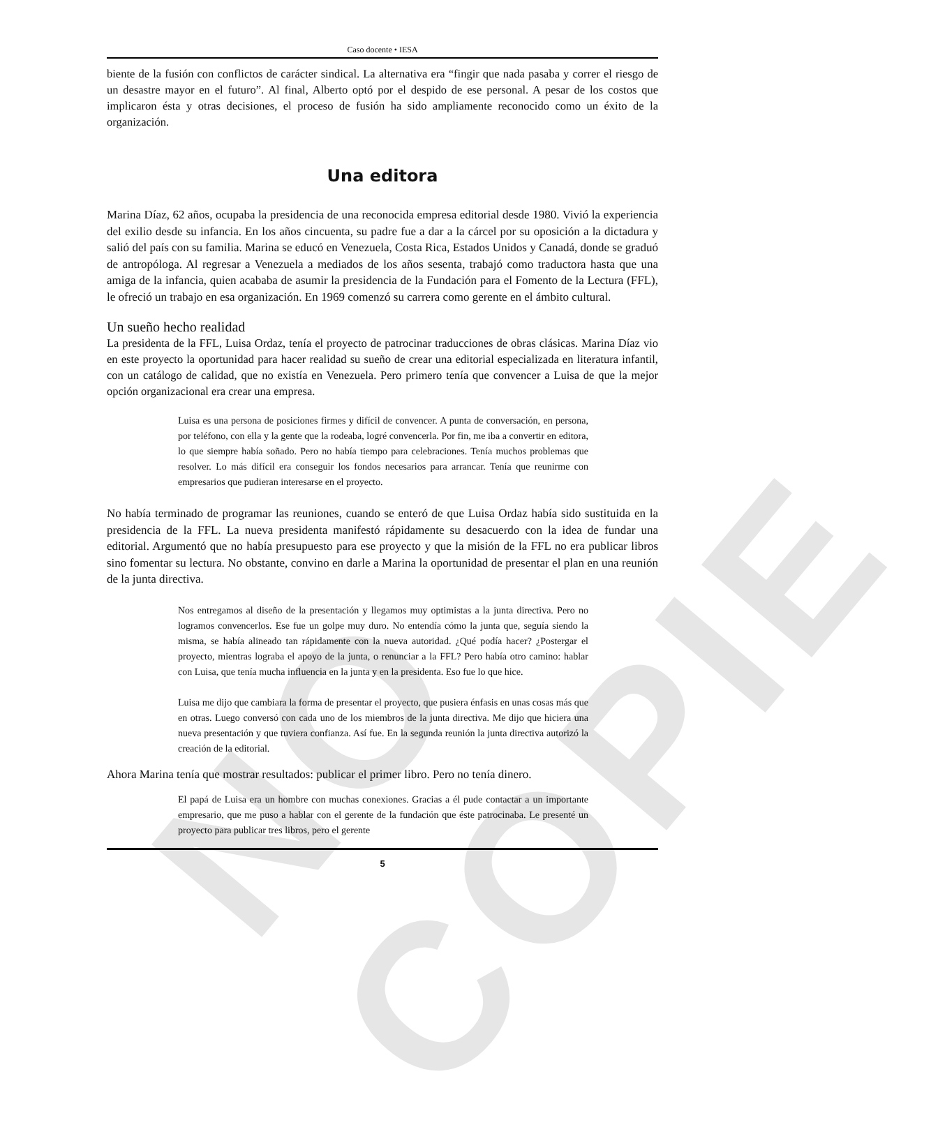NO COPIE
Caso docente • IESA
biente de la fusión con conflictos de carácter sindical. La alternativa era “fingir que nada pasaba y correr el riesgo de un desastre mayor en el futuro”. Al final, Alberto optó por el despido de ese personal. A pesar de los costos que implicaron ésta y otras decisiones, el proceso de fusión ha sido ampliamente reconocido como un éxito de la organización.
Una editora
Marina Díaz, 62 años, ocupaba la presidencia de una reconocida empresa editorial desde 1980. Vivió la experiencia del exilio desde su infancia. En los años cincuenta, su padre fue a dar a la cárcel por su oposición a la dictadura y salió del país con su familia. Marina se educó en Venezuela, Costa Rica, Estados Unidos y Canadá, donde se graduó de antropóloga. Al regresar a Venezuela a mediados de los años sesenta, trabajó como traductora hasta que una amiga de la infancia, quien acababa de asumir la presidencia de la Fundación para el Fomento de la Lectura (FFL), le ofreció un trabajo en esa organización. En 1969 comenzó su carrera como gerente en el ámbito cultural.
Un sueño hecho realidad
La presidenta de la FFL, Luisa Ordaz, tenía el proyecto de patrocinar traducciones de obras clásicas. Marina Díaz vio en este proyecto la oportunidad para hacer realidad su sueño de crear una editorial especializada en literatura infantil, con un catálogo de calidad, que no existía en Venezuela. Pero primero tenía que convencer a Luisa de que la mejor opción organizacional era crear una empresa.
Luisa es una persona de posiciones firmes y difícil de convencer. A punta de conversación, en persona, por teléfono, con ella y la gente que la rodeaba, logré convencerla. Por fin, me iba a convertir en editora, lo que siempre había soñado. Pero no había tiempo para celebraciones. Tenía muchos problemas que resolver. Lo más difícil era conseguir los fondos necesarios para arrancar. Tenía que reunirme con empresarios que pudieran interesarse en el proyecto.
No había terminado de programar las reuniones, cuando se enteró de que Luisa Ordaz había sido sustituida en la presidencia de la FFL. La nueva presidenta manifestó rápidamente su desacuerdo con la idea de fundar una editorial. Argumentó que no había presupuesto para ese proyecto y que la misión de la FFL no era publicar libros sino fomentar su lectura. No obstante, convino en darle a Marina la oportunidad de presentar el plan en una reunión de la junta directiva.
Nos entregamos al diseño de la presentación y llegamos muy optimistas a la junta directiva. Pero no logramos convencerlos. Ese fue un golpe muy duro. No entendía cómo la junta que, seguía siendo la misma, se había alineado tan rápidamente con la nueva autoridad. ¿Qué podía hacer? ¿Postergar el proyecto, mientras lograba el apoyo de la junta, o renunciar a la FFL? Pero había otro camino: hablar con Luisa, que tenía mucha influencia en la junta y en la presidenta. Eso fue lo que hice.
Luisa me dijo que cambiara la forma de presentar el proyecto, que pusiera énfasis en unas cosas más que en otras. Luego conversó con cada uno de los miembros de la junta directiva. Me dijo que hiciera una nueva presentación y que tuviera confianza. Así fue. En la segunda reunión la junta directiva autorizó la creación de la editorial.
Ahora Marina tenía que mostrar resultados: publicar el primer libro. Pero no tenía dinero.
El papá de Luisa era un hombre con muchas conexiones. Gracias a él pude contactar a un importante empresario, que me puso a hablar con el gerente de la fundación que éste patrocinaba. Le presenté un proyecto para publicar tres libros, pero el gerente
5